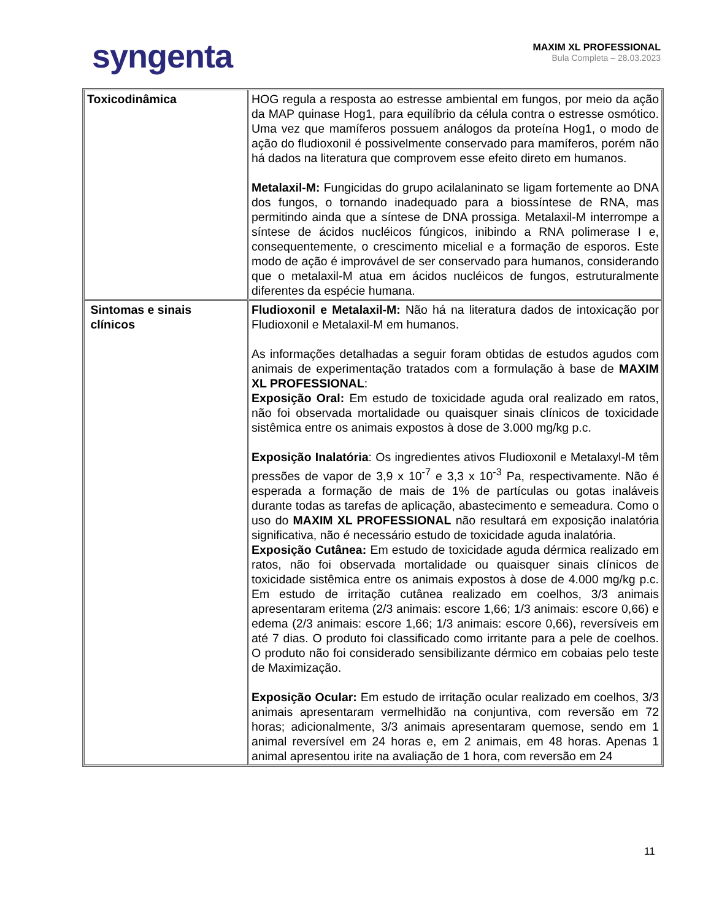syngenta
MAXIM XL PROFESSIONAL
Bula Completa – 28.03.2023
| Toxicodinâmica | HOG regula a resposta ao estresse ambiental em fungos, por meio da ação da MAP quinase Hog1, para equilíbrio da célula contra o estresse osmótico. Uma vez que mamíferos possuem análogos da proteína Hog1, o modo de ação do fludioxonil é possivelmente conservado para mamíferos, porém não há dados na literatura que comprovem esse efeito direto em humanos. Metalaxil-M: Fungicidas do grupo acilalaninato se ligam fortemente ao DNA dos fungos, o tornando inadequado para a biossíntese de RNA, mas permitindo ainda que a síntese de DNA prossiga. Metalaxil-M interrompe a síntese de ácidos nucléicos fúngicos, inibindo a RNA polimerase I e, consequentemente, o crescimento micelial e a formação de esporos. Este modo de ação é improvável de ser conservado para humanos, considerando que o metalaxil-M atua em ácidos nucléicos de fungos, estruturalmente diferentes da espécie humana. |
| Sintomas e sinais clínicos | Fludioxonil e Metalaxil-M: Não há na literatura dados de intoxicação por Fludioxonil e Metalaxil-M em humanos. As informações detalhadas a seguir foram obtidas de estudos agudos com animais de experimentação tratados com a formulação à base de MAXIM XL PROFESSIONAL : Exposição Oral: Em estudo de toxicidade aguda oral realizado em ratos, não foi observada mortalidade ou quaisquer sinais clínicos de toxicidade sistêmica entre os animais expostos à dose de 3.000 mg/kg p.c. Exposição Inalatória : Os ingredientes ativos Fludioxonil e Metalaxyl-M têm pressões de vapor de 3,9 x 10<sup>-7</sup> e 3,3 x 10<sup>-3</sup> Pa, respectivamente. Não é esperada a formação de mais de 1% de partículas ou gotas inaláveis durante todas as tarefas de aplicação, abastecimento e semeadura. Como o uso do MAXIM XL PROFESSIONAL não resultará em exposição inalatória significativa, não é necessário estudo de toxicidade aguda inalatória. Exposição Cutânea: Em estudo de toxicidade aguda dérmica realizado em ratos, não foi observada mortalidade ou quaisquer sinais clínicos de toxicidade sistêmica entre os animais expostos à dose de 4.000 mg/kg p.c. Em estudo de irritação cutânea realizado em coelhos, 3/3 animais apresentaram eritema (2/3 animais: escore 1,66; 1/3 animais: escore 0,66) e edema (2/3 animais: escore 1,66; 1/3 animais: escore 0,66), reversíveis em até 7 dias. O produto foi classificado como irritante para a pele de coelhos. O produto não foi considerado sensibilizante dérmico em cobaias pelo teste de Maximização. Exposição Ocular: Em estudo de irritação ocular realizado em coelhos, 3/3 animais apresentaram vermelhidão na conjuntiva, com reversão em 72 horas; adicionalmente, 3/3 animais apresentaram quemose, sendo em 1 animal reversível em 24 horas e, em 2 animais, em 48 horas. Apenas 1 animal apresentou irite na avaliação de 1 hora, com reversão em 24 |
11